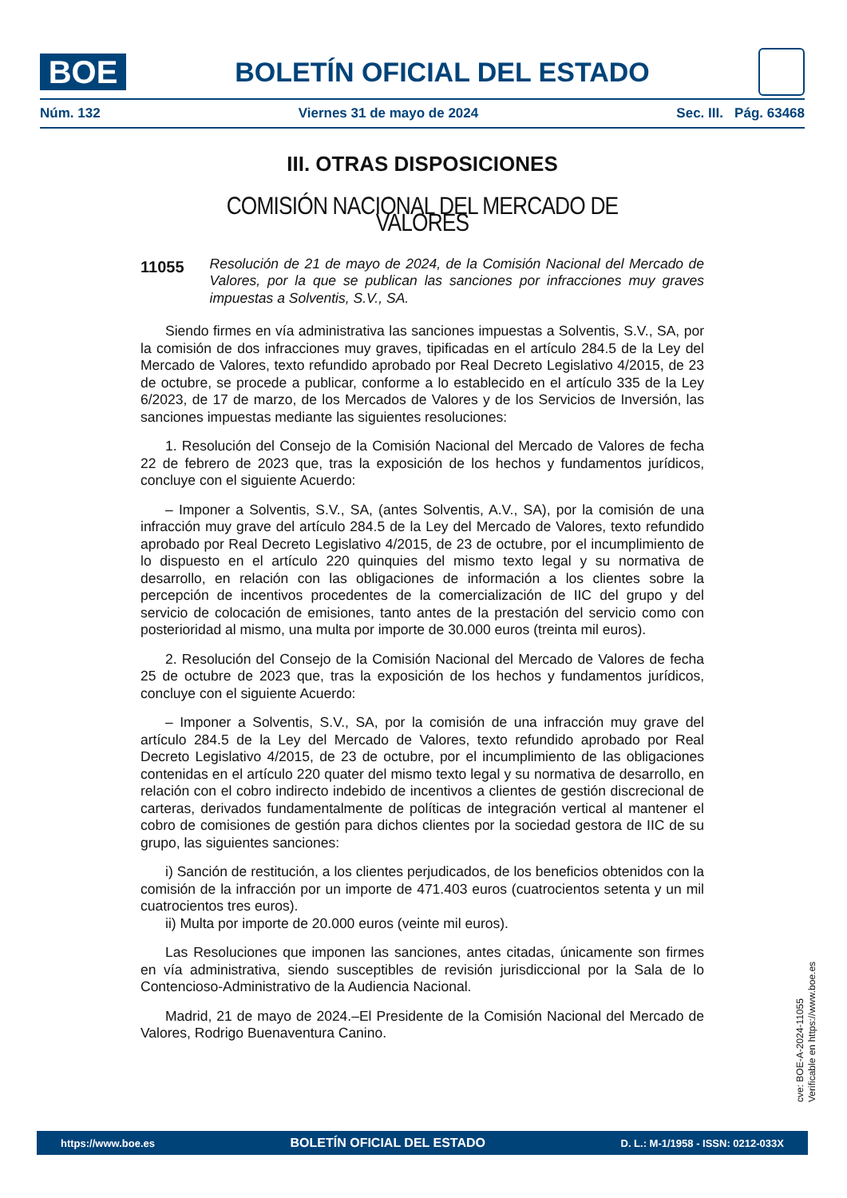BOE
BOLETÍN OFICIAL DEL ESTADO
Núm. 132 Viernes 31 de mayo de 2024 Sec. III. Pág. 63468
III. OTRAS DISPOSICIONES
COMISIÓN NACIONAL DEL MERCADO DE VALORES
11055 Resolución de 21 de mayo de 2024, de la Comisión Nacional del Mercado de Valores, por la que se publican las sanciones por infracciones muy graves impuestas a Solventis, S.V., SA.
Siendo firmes en vía administrativa las sanciones impuestas a Solventis, S.V., SA, por la comisión de dos infracciones muy graves, tipificadas en el artículo 284.5 de la Ley del Mercado de Valores, texto refundido aprobado por Real Decreto Legislativo 4/2015, de 23 de octubre, se procede a publicar, conforme a lo establecido en el artículo 335 de la Ley 6/2023, de 17 de marzo, de los Mercados de Valores y de los Servicios de Inversión, las sanciones impuestas mediante las siguientes resoluciones:
1. Resolución del Consejo de la Comisión Nacional del Mercado de Valores de fecha 22 de febrero de 2023 que, tras la exposición de los hechos y fundamentos jurídicos, concluye con el siguiente Acuerdo:
– Imponer a Solventis, S.V., SA, (antes Solventis, A.V., SA), por la comisión de una infracción muy grave del artículo 284.5 de la Ley del Mercado de Valores, texto refundido aprobado por Real Decreto Legislativo 4/2015, de 23 de octubre, por el incumplimiento de lo dispuesto en el artículo 220 quinquies del mismo texto legal y su normativa de desarrollo, en relación con las obligaciones de información a los clientes sobre la percepción de incentivos procedentes de la comercialización de IIC del grupo y del servicio de colocación de emisiones, tanto antes de la prestación del servicio como con posterioridad al mismo, una multa por importe de 30.000 euros (treinta mil euros).
2. Resolución del Consejo de la Comisión Nacional del Mercado de Valores de fecha 25 de octubre de 2023 que, tras la exposición de los hechos y fundamentos jurídicos, concluye con el siguiente Acuerdo:
– Imponer a Solventis, S.V., SA, por la comisión de una infracción muy grave del artículo 284.5 de la Ley del Mercado de Valores, texto refundido aprobado por Real Decreto Legislativo 4/2015, de 23 de octubre, por el incumplimiento de las obligaciones contenidas en el artículo 220 quater del mismo texto legal y su normativa de desarrollo, en relación con el cobro indirecto indebido de incentivos a clientes de gestión discrecional de carteras, derivados fundamentalmente de políticas de integración vertical al mantener el cobro de comisiones de gestión para dichos clientes por la sociedad gestora de IIC de su grupo, las siguientes sanciones:
i) Sanción de restitución, a los clientes perjudicados, de los beneficios obtenidos con la comisión de la infracción por un importe de 471.403 euros (cuatrocientos setenta y un mil cuatrocientos tres euros).
ii) Multa por importe de 20.000 euros (veinte mil euros).
Las Resoluciones que imponen las sanciones, antes citadas, únicamente son firmes en vía administrativa, siendo susceptibles de revisión jurisdiccional por la Sala de lo Contencioso-Administrativo de la Audiencia Nacional.
Madrid, 21 de mayo de 2024.–El Presidente de la Comisión Nacional del Mercado de Valores, Rodrigo Buenaventura Canino.
cve: BOE-A-2024-11055
Verificable en https://www.boe.es
https://www.boe.es BOLETÍN OFICIAL DEL ESTADO D. L.: M-1/1958 - ISSN: 0212-033X